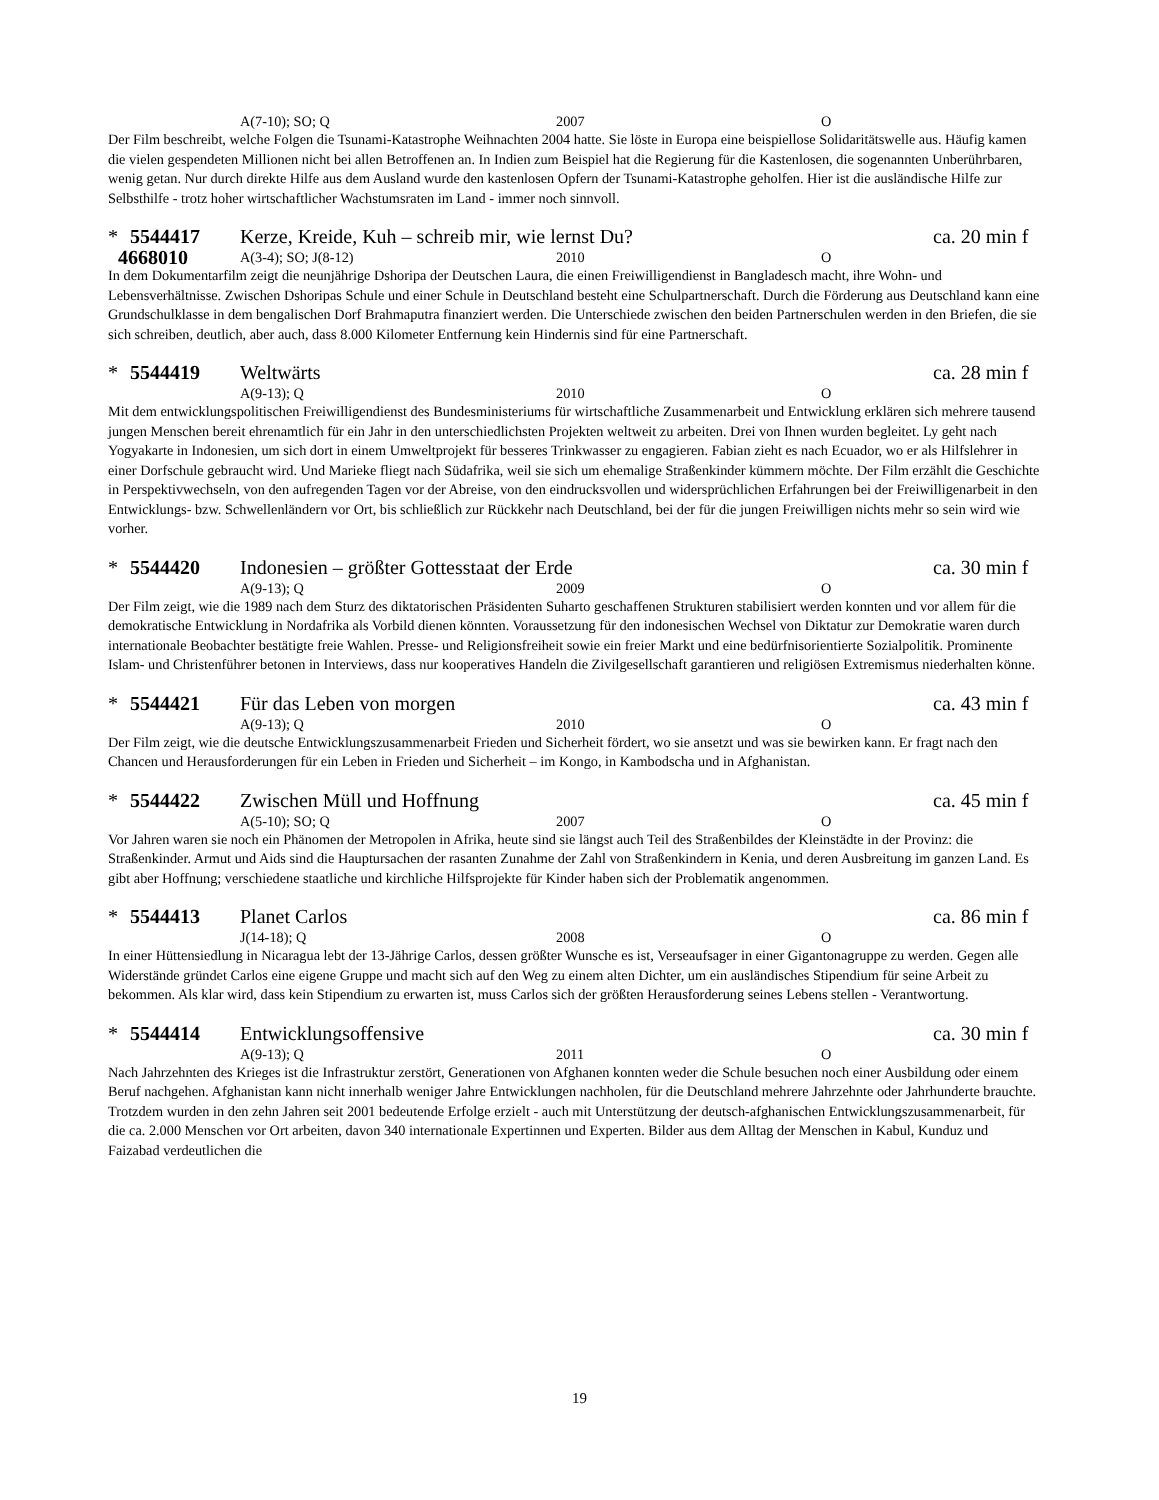A(7-10); SO; Q 2007 O
Der Film beschreibt, welche Folgen die Tsunami-Katastrophe Weihnachten 2004 hatte. Sie löste in Europa eine beispiellose Solidaritätswelle aus. Häufig kamen die vielen gespendeten Millionen nicht bei allen Betroffenen an. In Indien zum Beispiel hat die Regierung für die Kastenlosen, die sogenannten Unberührbaren, wenig getan. Nur durch direkte Hilfe aus dem Ausland wurde den kastenlosen Opfern der Tsunami-Katastrophe geholfen. Hier ist die ausländische Hilfe zur Selbsthilfe - trotz hoher wirtschaftlicher Wachstumsraten im Land - immer noch sinnvoll.
* 5544417 Kerze, Kreide, Kuh – schreib mir, wie lernst Du? ca. 20 min f
4668010 A(3-4); SO; J(8-12) 2010 O
In dem Dokumentarfilm zeigt die neunjährige Dshoripa der Deutschen Laura, die einen Freiwilligendienst in Bangladesch macht, ihre Wohn- und Lebensverhältnisse. Zwischen Dshoripas Schule und einer Schule in Deutschland besteht eine Schulpartnerschaft. Durch die Förderung aus Deutschland kann eine Grundschulklasse in dem bengalischen Dorf Brahmaputra finanziert werden. Die Unterschiede zwischen den beiden Partnerschulen werden in den Briefen, die sie sich schreiben, deutlich, aber auch, dass 8.000 Kilometer Entfernung kein Hindernis sind für eine Partnerschaft.
* 5544419 Weltwärts ca. 28 min f
A(9-13); Q 2010 O
Mit dem entwicklungspolitischen Freiwilligendienst des Bundesministeriums für wirtschaftliche Zusammenarbeit und Entwicklung erklären sich mehrere tausend jungen Menschen bereit ehrenamtlich für ein Jahr in den unterschiedlichsten Projekten weltweit zu arbeiten. Drei von Ihnen wurden begleitet. Ly geht nach Yogyakarte in Indonesien, um sich dort in einem Umweltprojekt für besseres Trinkwasser zu engagieren. Fabian zieht es nach Ecuador, wo er als Hilfslehrer in einer Dorfschule gebraucht wird. Und Marieke fliegt nach Südafrika, weil sie sich um ehemalige Straßenkinder kümmern möchte. Der Film erzählt die Geschichte in Perspektivwechseln, von den aufregenden Tagen vor der Abreise, von den eindrucksvollen und widersprüchlichen Erfahrungen bei der Freiwilligenarbeit in den Entwicklungs- bzw. Schwellenländern vor Ort, bis schließlich zur Rückkehr nach Deutschland, bei der für die jungen Freiwilligen nichts mehr so sein wird wie vorher.
* 5544420 Indonesien – größter Gottesstaat der Erde ca. 30 min f
A(9-13); Q 2009 O
Der Film zeigt, wie die 1989 nach dem Sturz des diktatorischen Präsidenten Suharto geschaffenen Strukturen stabilisiert werden konnten und vor allem für die demokratische Entwicklung in Nordafrika als Vorbild dienen könnten. Voraussetzung für den indonesischen Wechsel von Diktatur zur Demokratie waren durch internationale Beobachter bestätigte freie Wahlen. Presse- und Religionsfreiheit sowie ein freier Markt und eine bedürfnisorientierte Sozialpolitik. Prominente Islam- und Christenführer betonen in Interviews, dass nur kooperatives Handeln die Zivilgesellschaft garantieren und religiösen Extremismus niederhalten könne.
* 5544421 Für das Leben von morgen ca. 43 min f
A(9-13); Q 2010 O
Der Film zeigt, wie die deutsche Entwicklungszusammenarbeit Frieden und Sicherheit fördert, wo sie ansetzt und was sie bewirken kann. Er fragt nach den Chancen und Herausforderungen für ein Leben in Frieden und Sicherheit – im Kongo, in Kambodscha und in Afghanistan.
* 5544422 Zwischen Müll und Hoffnung ca. 45 min f
A(5-10); SO; Q 2007 O
Vor Jahren waren sie noch ein Phänomen der Metropolen in Afrika, heute sind sie längst auch Teil des Straßenbildes der Kleinstädte in der Provinz: die Straßenkinder. Armut und Aids sind die Hauptursachen der rasanten Zunahme der Zahl von Straßenkindern in Kenia, und deren Ausbreitung im ganzen Land. Es gibt aber Hoffnung; verschiedene staatliche und kirchliche Hilfsprojekte für Kinder haben sich der Problematik angenommen.
* 5544413 Planet Carlos ca. 86 min f
J(14-18); Q 2008 O
In einer Hüttensiedlung in Nicaragua lebt der 13-Jährige Carlos, dessen größter Wunsche es ist, Verseaufsager in einer Gigantonagruppe zu werden. Gegen alle Widerstände gründet Carlos eine eigene Gruppe und macht sich auf den Weg zu einem alten Dichter, um ein ausländisches Stipendium für seine Arbeit zu bekommen. Als klar wird, dass kein Stipendium zu erwarten ist, muss Carlos sich der größten Herausforderung seines Lebens stellen - Verantwortung.
* 5544414 Entwicklungsoffensive ca. 30 min f
A(9-13); Q 2011 O
Nach Jahrzehnten des Krieges ist die Infrastruktur zerstört, Generationen von Afghanen konnten weder die Schule besuchen noch einer Ausbildung oder einem Beruf nachgehen. Afghanistan kann nicht innerhalb weniger Jahre Entwicklungen nachholen, für die Deutschland mehrere Jahrzehnte oder Jahrhunderte brauchte. Trotzdem wurden in den zehn Jahren seit 2001 bedeutende Erfolge erzielt - auch mit Unterstützung der deutsch-afghanischen Entwicklungszusammenarbeit, für die ca. 2.000 Menschen vor Ort arbeiten, davon 340 internationale Expertinnen und Experten. Bilder aus dem Alltag der Menschen in Kabul, Kunduz und Faizabad verdeutlichen die
19